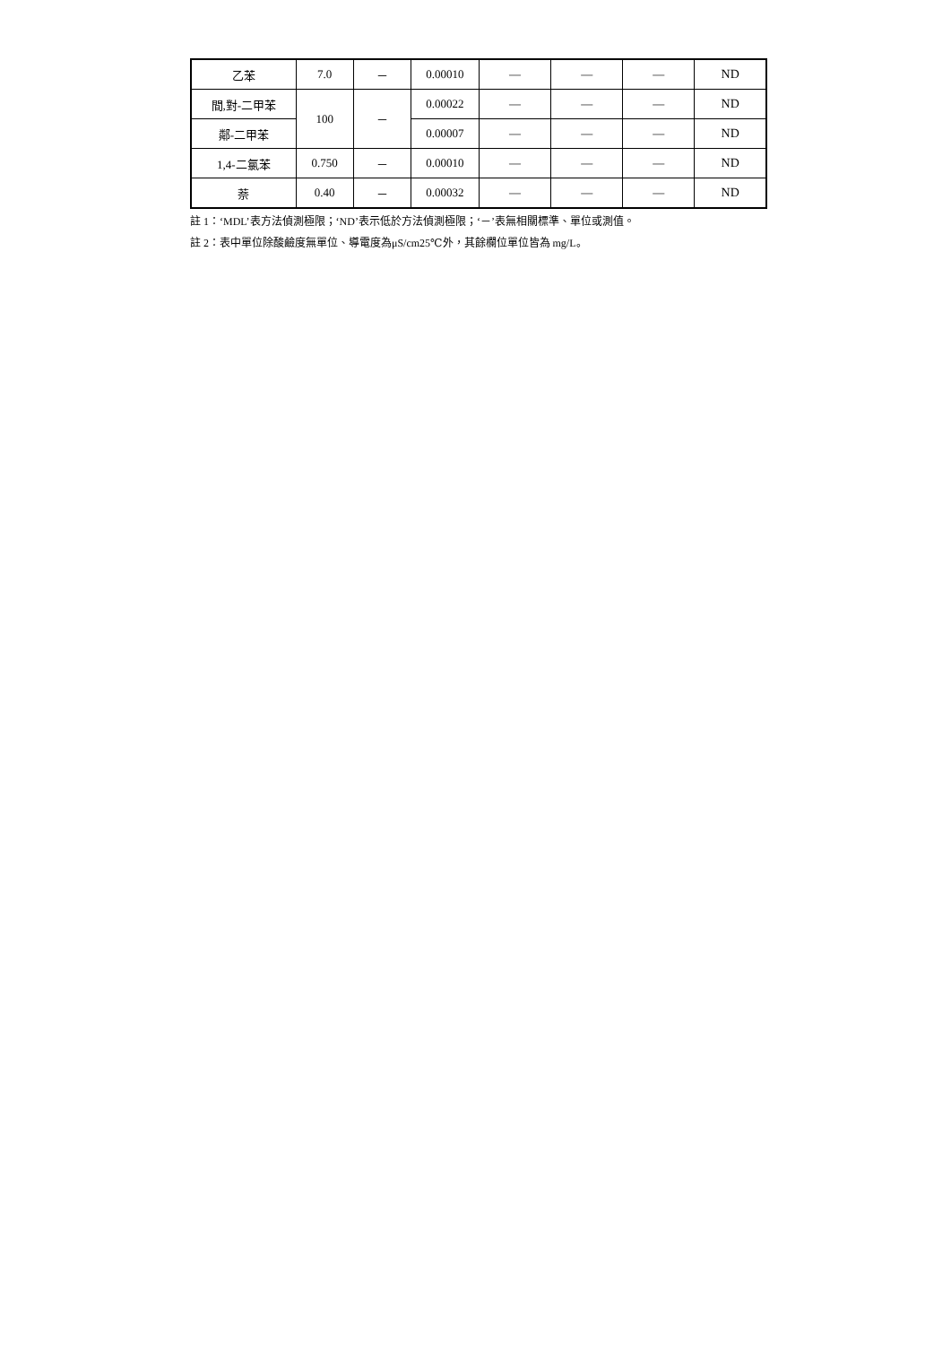| 乙苯 | 7.0 | － | 0.00010 | — | — | — | ND |
| 間,對-二甲苯 | 100 | － | 0.00022 | — | — | — | ND |
| 鄰-二甲苯 | | | 0.00007 | — | — | — | ND |
| 1,4-二氯苯 | 0.750 | － | 0.00010 | — | — | — | ND |
| 萘 | 0.40 | － | 0.00032 | — | — | — | ND |
註 1：‘MDL’表方法偵測極限；‘ND’表示低於方法偵測極限；‘－’表無相關標準、單位或測值。
註 2：表中單位除酸鹼度無單位、導電度為μS/cm25℃外，其餘欄位單位皆為 mg/L。